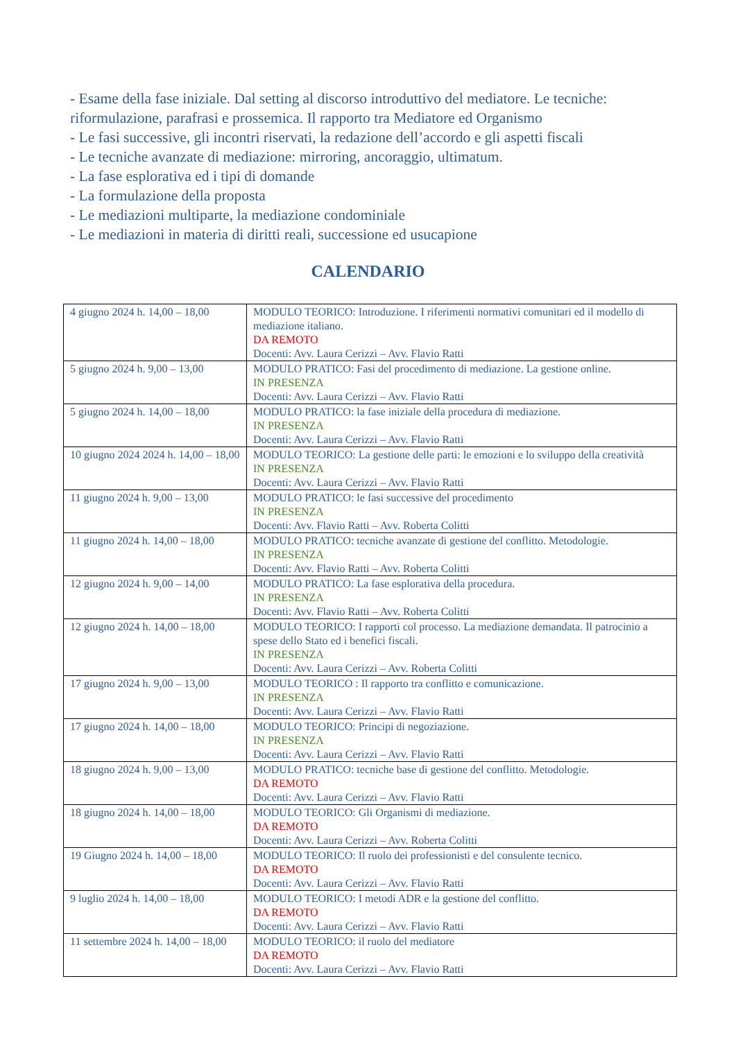- Esame della fase iniziale. Dal setting al discorso introduttivo del mediatore. Le tecniche: riformulazione, parafrasi e prossemica. Il rapporto tra Mediatore ed Organismo
- Le fasi successive, gli incontri riservati, la redazione dell’accordo e gli aspetti fiscali
- Le tecniche avanzate di mediazione: mirroring, ancoraggio, ultimatum.
- La fase esplorativa ed i tipi di domande
- La formulazione della proposta
- Le mediazioni multiparte, la mediazione condominiale
- Le mediazioni in materia di diritti reali, successione ed usucapione
CALENDARIO
| 4 giugno 2024 h. 14,00 – 18,00 | MODULO TEORICO: Introduzione. I riferimenti normativi comunitari ed il modello di mediazione italiano. DA REMOTO Docenti: Avv. Laura Cerizzi – Avv. Flavio Ratti |
| 5 giugno 2024 h. 9,00 – 13,00 | MODULO PRATICO: Fasi del procedimento di mediazione. La gestione online. IN PRESENZA Docenti: Avv. Laura Cerizzi – Avv. Flavio Ratti |
| 5 giugno 2024 h. 14,00 – 18,00 | MODULO PRATICO: la fase iniziale della procedura di mediazione. IN PRESENZA Docenti: Avv. Laura Cerizzi – Avv. Flavio Ratti |
| 10 giugno 2024 2024 h. 14,00 – 18,00 | MODULO TEORICO: La gestione delle parti: le emozioni e lo sviluppo della creatività IN PRESENZA Docenti: Avv. Laura Cerizzi – Avv. Flavio Ratti |
| 11 giugno 2024 h. 9,00 – 13,00 | MODULO PRATICO: le fasi successive del procedimento IN PRESENZA Docenti: Avv. Flavio Ratti – Avv. Roberta Colitti |
| 11 giugno 2024 h. 14,00 – 18,00 | MODULO PRATICO: tecniche avanzate di gestione del conflitto. Metodologie. IN PRESENZA Docenti: Avv. Flavio Ratti – Avv. Roberta Colitti |
| 12 giugno 2024 h. 9,00 – 14,00 | MODULO PRATICO: La fase esplorativa della procedura. IN PRESENZA Docenti: Avv. Flavio Ratti – Avv. Roberta Colitti |
| 12 giugno 2024 h. 14,00 – 18,00 | MODULO TEORICO: I rapporti col processo. La mediazione demandata. Il patrocinio a spese dello Stato ed i benefici fiscali. IN PRESENZA Docenti: Avv. Laura Cerizzi – Avv. Roberta Colitti |
| 17 giugno 2024 h. 9,00 – 13,00 | MODULO TEORICO : Il rapporto tra conflitto e comunicazione. IN PRESENZA Docenti: Avv. Laura Cerizzi – Avv. Flavio Ratti |
| 17 giugno 2024 h. 14,00 – 18,00 | MODULO TEORICO: Principi di negoziazione. IN PRESENZA Docenti: Avv. Laura Cerizzi – Avv. Flavio Ratti |
| 18 giugno 2024 h. 9,00 – 13,00 | MODULO PRATICO: tecniche base di gestione del conflitto. Metodologie. DA REMOTO Docenti: Avv. Laura Cerizzi – Avv. Flavio Ratti |
| 18 giugno 2024 h. 14,00 – 18,00 | MODULO TEORICO: Gli Organismi di mediazione. DA REMOTO Docenti: Avv. Laura Cerizzi – Avv. Roberta Colitti |
| 19 Giugno 2024 h. 14,00 – 18,00 | MODULO TEORICO: Il ruolo dei professionisti e del consulente tecnico. DA REMOTO Docenti: Avv. Laura Cerizzi – Avv. Flavio Ratti |
| 9 luglio 2024 h. 14,00 – 18,00 | MODULO TEORICO: I metodi ADR e la gestione del conflitto. DA REMOTO Docenti: Avv. Laura Cerizzi – Avv. Flavio Ratti |
| 11 settembre 2024 h. 14,00 – 18,00 | MODULO TEORICO: il ruolo del mediatore DA REMOTO Docenti: Avv. Laura Cerizzi – Avv. Flavio Ratti |